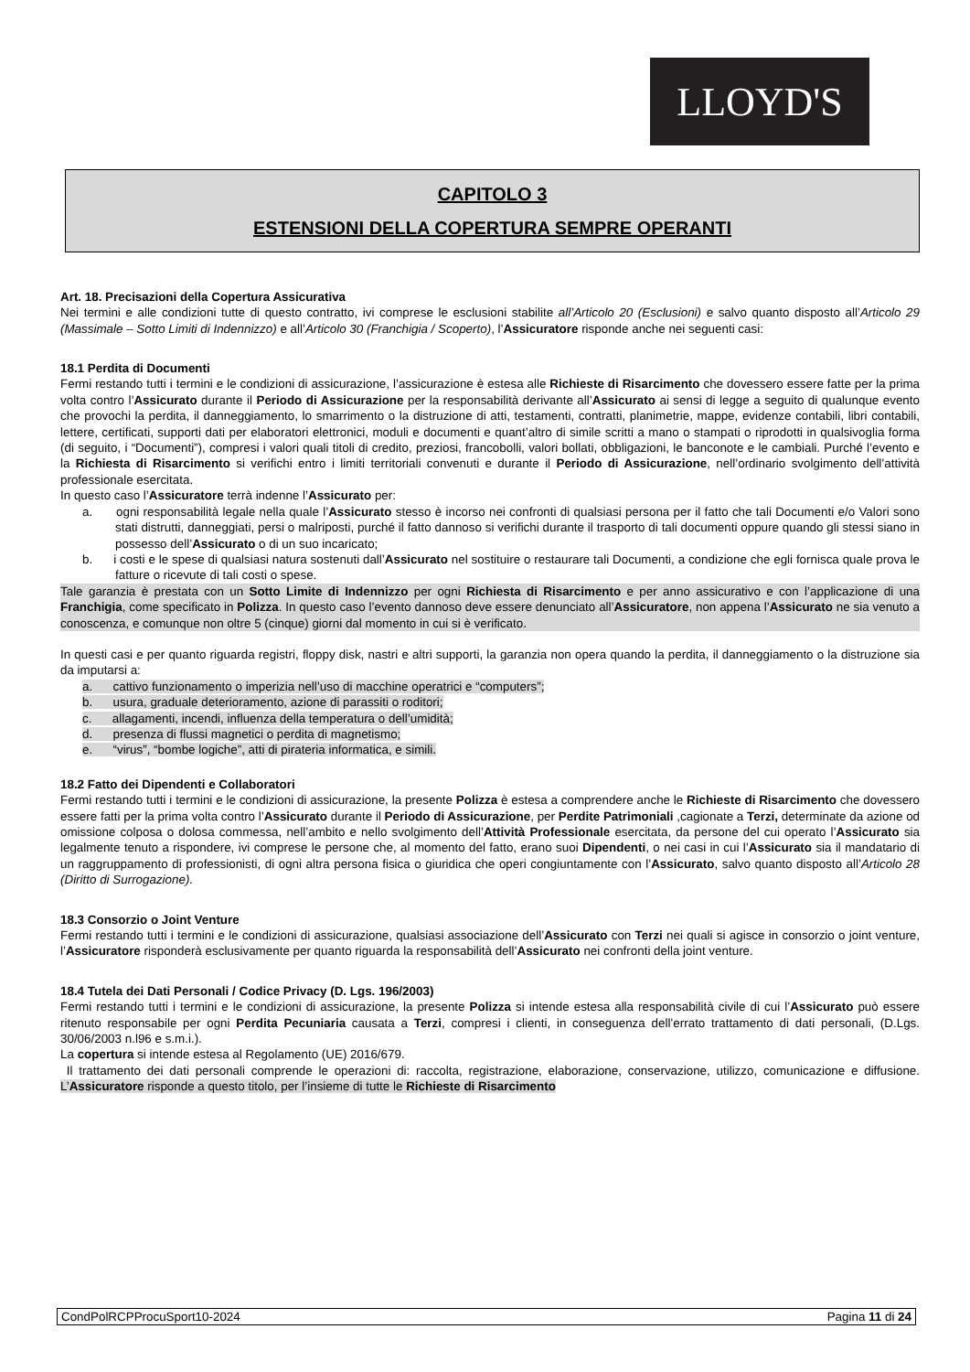LLOYD'S
CAPITOLO 3
ESTENSIONI DELLA COPERTURA SEMPRE OPERANTI
Art. 18. Precisazioni della Copertura Assicurativa
Nei termini e alle condizioni tutte di questo contratto, ivi comprese le esclusioni stabilite all’Articolo 20 (Esclusioni) e salvo quanto disposto all’Articolo 29 (Massimale – Sotto Limiti di Indennizzo) e all’Articolo 30 (Franchigia / Scoperto), l’Assicuratore risponde anche nei seguenti casi:
18.1 Perdita di Documenti
Fermi restando tutti i termini e le condizioni di assicurazione, l’assicurazione è estesa alle Richieste di Risarcimento che dovessero essere fatte per la prima volta contro l’Assicurato durante il Periodo di Assicurazione per la responsabilità derivante all’Assicurato ai sensi di legge a seguito di qualunque evento che provochi la perdita, il danneggiamento, lo smarrimento o la distruzione di atti, testamenti, contratti, planimetrie, mappe, evidenze contabili, libri contabili, lettere, certificati, supporti dati per elaboratori elettronici, moduli e documenti e quant’altro di simile scritti a mano o stampati o riprodotti in qualsivoglia forma (di seguito, i “Documenti”), compresi i valori quali titoli di credito, preziosi, francobolli, valori bollati, obbligazioni, le banconote e le cambiali. Purché l’evento e la Richiesta di Risarcimento si verifichi entro i limiti territoriali convenuti e durante il Periodo di Assicurazione, nell’ordinario svolgimento dell’attività professionale esercitata.
In questo caso l’Assicuratore terrà indenne l’Assicurato per:
a. ogni responsabilità legale nella quale l’Assicurato stesso è incorso nei confronti di qualsiasi persona per il fatto che tali Documenti e/o Valori sono stati distrutti, danneggiati, persi o malriposti, purché il fatto dannoso si verifichi durante il trasporto di tali documenti oppure quando gli stessi siano in possesso dell’Assicurato o di un suo incaricato;
b. i costi e le spese di qualsiasi natura sostenuti dall’Assicurato nel sostituire o restaurare tali Documenti, a condizione che egli fornisca quale prova le fatture o ricevute di tali costi o spese.
Tale garanzia è prestata con un Sotto Limite di Indennizzo per ogni Richiesta di Risarcimento e per anno assicurativo e con l’applicazione di una Franchigia, come specificato in Polizza. In questo caso l’evento dannoso deve essere denunciato all’Assicuratore, non appena l’Assicurato ne sia venuto a conoscenza, e comunque non oltre 5 (cinque) giorni dal momento in cui si è verificato.
In questi casi e per quanto riguarda registri, floppy disk, nastri e altri supporti, la garanzia non opera quando la perdita, il danneggiamento o la distruzione sia da imputarsi a:
a. cattivo funzionamento o imperizia nell’uso di macchine operatrici e “computers”;
b. usura, graduale deterioramento, azione di parassiti o roditori;
c. allagamenti, incendi, influenza della temperatura o dell’umidità;
d. presenza di flussi magnetici o perdita di magnetismo;
e. “virus”, “bombe logiche”, atti di pirateria informatica, e simili.
18.2 Fatto dei Dipendenti e Collaboratori
Fermi restando tutti i termini e le condizioni di assicurazione, la presente Polizza è estesa a comprendere anche le Richieste di Risarcimento che dovessero essere fatti per la prima volta contro l’Assicurato durante il Periodo di Assicurazione, per Perdite Patrimoniali ,cagionate a Terzi, determinate da azione od omissione colposa o dolosa commessa, nell’ambito e nello svolgimento dell’Attività Professionale esercitata, da persone del cui operato l’Assicurato sia legalmente tenuto a rispondere, ivi comprese le persone che, al momento del fatto, erano suoi Dipendenti, o nei casi in cui l’Assicurato sia il mandatario di un raggruppamento di professionisti, di ogni altra persona fisica o giuridica che operi congiuntamente con l’Assicurato, salvo quanto disposto all’Articolo 28 (Diritto di Surrogazione).
18.3 Consorzio o Joint Venture
Fermi restando tutti i termini e le condizioni di assicurazione, qualsiasi associazione dell’Assicurato con Terzi nei quali si agisce in consorzio o joint venture, l’Assicuratore risponderà esclusivamente per quanto riguarda la responsabilità dell’Assicurato nei confronti della joint venture.
18.4 Tutela dei Dati Personali / Codice Privacy (D. Lgs. 196/2003)
Fermi restando tutti i termini e le condizioni di assicurazione, la presente Polizza si intende estesa alla responsabilità civile di cui l’Assicurato può essere ritenuto responsabile per ogni Perdita Pecuniaria causata a Terzi, compresi i clienti, in conseguenza dell’errato trattamento di dati personali, (D.Lgs. 30/06/2003 n.l96 e s.m.i.).
La copertura si intende estesa al Regolamento (UE) 2016/679.
Il trattamento dei dati personali comprende le operazioni di: raccolta, registrazione, elaborazione, conservazione, utilizzo, comunicazione e diffusione. L’Assicuratore risponde a questo titolo, per l’insieme di tutte le Richieste di Risarcimento
CondPolRCPProcuSport10-2024 Pagina 11 di 24